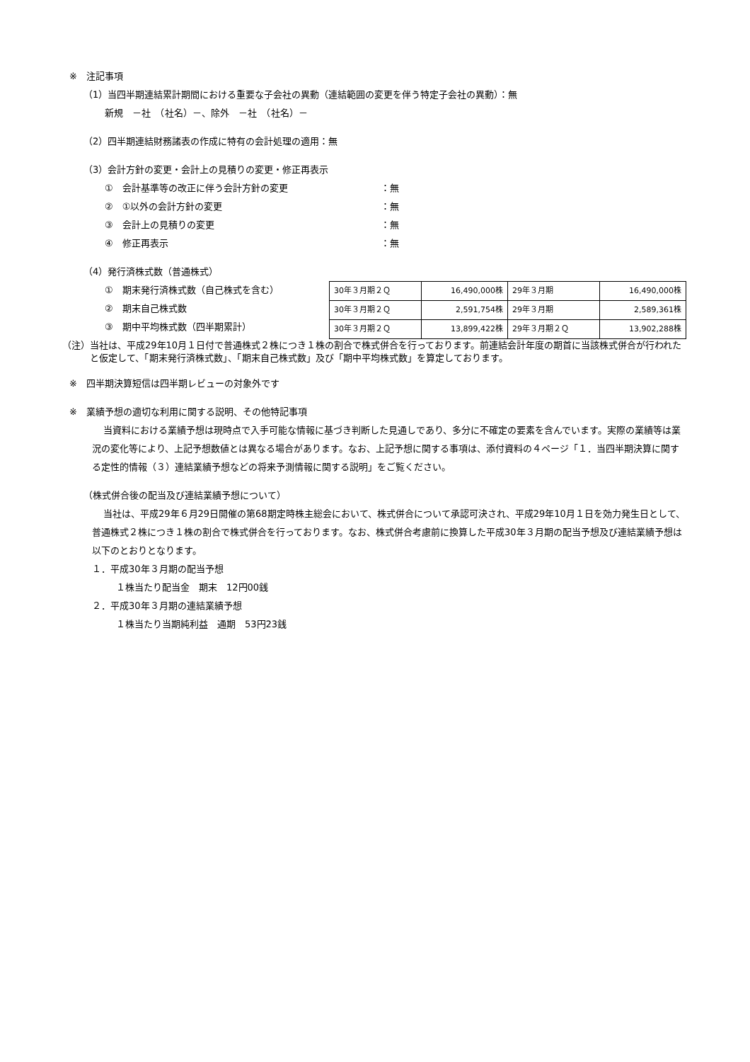※　注記事項
（1）当四半期連結累計期間における重要な子会社の異動（連結範囲の変更を伴う特定子会社の異動）：無
新規　－社　（社名）－、除外　－社　（社名）－
（2）四半期連結財務諸表の作成に特有の会計処理の適用：無
（3）会計方針の変更・会計上の見積りの変更・修正再表示
①　会計基準等の改正に伴う会計方針の変更 ：無
②　①以外の会計方針の変更 ：無
③　会計上の見積りの変更 ：無
④　修正再表示 ：無
（4）発行済株式数（普通株式）
①　期末発行済株式数（自己株式を含む）
②　期末自己株式数
③　期中平均株式数（四半期累計）
| 30年３月期２Ｑ | 16,490,000株 | 29年３月期 | 16,490,000株 |
| 30年３月期２Ｑ | 2,591,754株 | 29年３月期 | 2,589,361株 |
| 30年３月期２Ｑ | 13,899,422株 | 29年３月期２Ｑ | 13,902,288株 |
（注） 当社は、平成29年10月１日付で普通株式２株につき１株の割合で株式併合を行っております。前連結会計年度の期首に当該株式併合が行われたと仮定して、「期末発行済株式数」、「期末自己株式数」及び「期中平均株式数」を算定しております。
※　四半期決算短信は四半期レビューの対象外です
※　業績予想の適切な利用に関する説明、その他特記事項
当資料における業績予想は現時点で入手可能な情報に基づき判断した見通しであり、多分に不確定の要素を含んでいます。実際の業績等は業況の変化等により、上記予想数値とは異なる場合があります。なお、上記予想に関する事項は、添付資料の４ページ「１．当四半期決算に関する定性的情報（３）連結業績予想などの将来予測情報に関する説明」をご覧ください。
（株式併合後の配当及び連結業績予想について）
当社は、平成29年６月29日開催の第68期定時株主総会において、株式併合について承認可決され、平成29年10月１日を効力発生日として、普通株式２株につき１株の割合で株式併合を行っております。なお、株式併合考慮前に換算した平成30年３月期の配当予想及び連結業績予想は以下のとおりとなります。
１．平成30年３月期の配当予想
１株当たり配当金　期末　12円00銭
２．平成30年３月期の連結業績予想
１株当たり当期純利益　通期　53円23銭